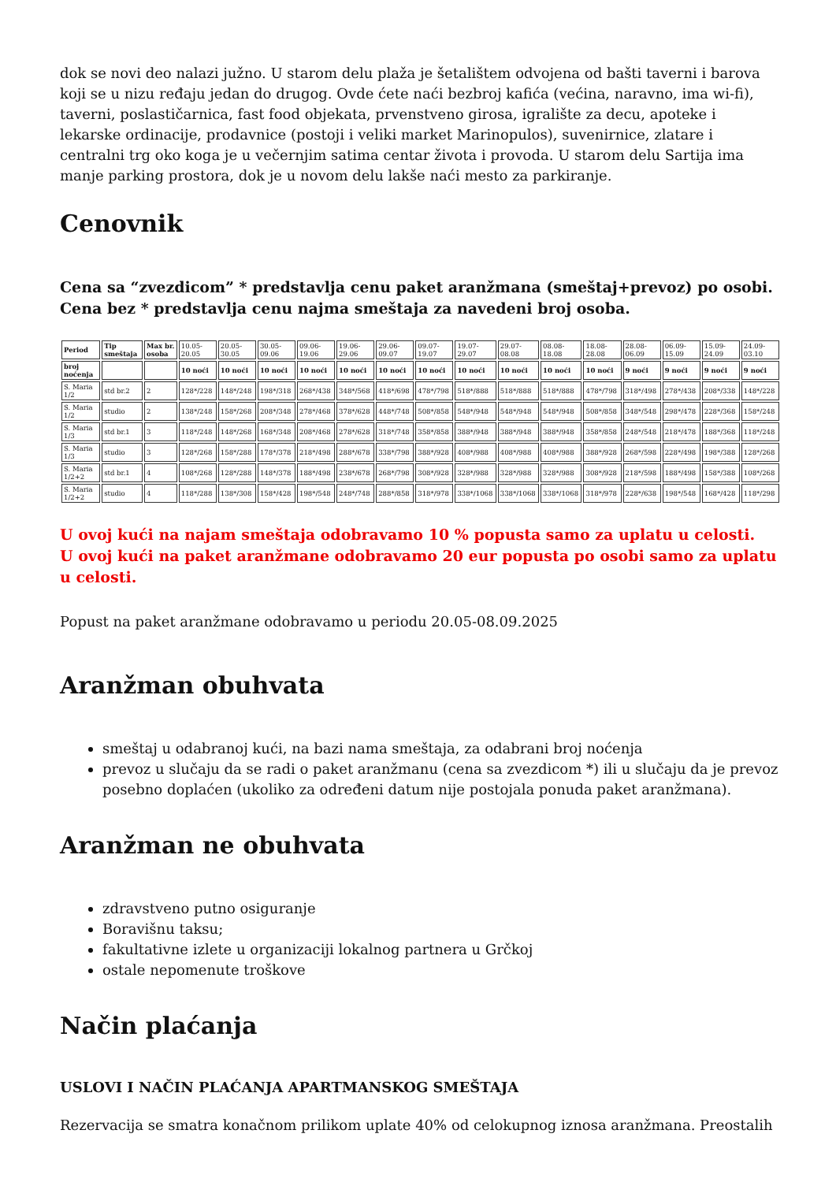dok se novi deo nalazi južno. U starom delu plaža je šetalištem odvojena od bašti taverni i barova koji se u nizu ređaju jedan do drugog. Ovde ćete naći bezbroj kafića (većina, naravno, ima wi-fi), taverni, poslastičarnica, fast food objekata, prvenstveno girosa, igralište za decu, apoteke i lekarske ordinacije, prodavnice (postoji i veliki market Marinopulos), suvenirnice, zlatare i centralni trg oko koga je u večernjim satima centar života i provoda. U starom delu Sartija ima manje parking prostora, dok je u novom delu lakše naći mesto za parkiranje.
Cenovnik
Cena sa “zvezdicom” * predstavlja cenu paket aranžmana (smeštaj+prevoz) po osobi.
Cena bez * predstavlja cenu najma smeštaja za navedeni broj osoba.
| Period | Tip smeštaja | Max br. osoba | 10.05-20.05 | 20.05-30.05 | 30.05-09.06 | 09.06-19.06 | 19.06-29.06 | 29.06-09.07 | 09.07-19.07 | 19.07-29.07 | 29.07-08.08 | 08.08-18.08 | 18.08-28.08 | 28.08-06.09 | 06.09-15.09 | 15.09-24.09 | 24.09-03.10 |
| broj noćenja | | | 10 noći | 10 noći | 10 noći | 10 noći | 10 noći | 10 noći | 10 noći | 10 noći | 10 noći | 10 noći | 10 noći | 9 noći | 9 noći | 9 noći | 9 noći |
| S. Maria 1/2 | std br.2 | 2 | 128*/228 | 148*/248 | 198*/318 | 268*/438 | 348*/568 | 418*/698 | 478*/798 | 518*/888 | 518*/888 | 518*/888 | 478*/798 | 318*/498 | 278*/438 | 208*/338 | 148*/228 |
| S. Maria 1/2 | studio | 2 | 138*/248 | 158*/268 | 208*/348 | 278*/468 | 378*/628 | 448*/748 | 508*/858 | 548*/948 | 548*/948 | 548*/948 | 508*/858 | 348*/548 | 298*/478 | 228*/368 | 158*/248 |
| S. Maria 1/3 | std br.1 | 3 | 118*/248 | 148*/268 | 168*/348 | 208*/468 | 278*/628 | 318*/748 | 358*/858 | 388*/948 | 388*/948 | 388*/948 | 358*/858 | 248*/548 | 218*/478 | 188*/368 | 118*/248 |
| S. Maria 1/3 | studio | 3 | 128*/268 | 158*/288 | 178*/378 | 218*/498 | 288*/678 | 338*/798 | 388*/928 | 408*/988 | 408*/988 | 408*/988 | 388*/928 | 268*/598 | 228*/498 | 198*/388 | 128*/268 |
| S. Maria 1/2+2 | std br.1 | 4 | 108*/268 | 128*/288 | 148*/378 | 188*/498 | 238*/678 | 268*/798 | 308*/928 | 328*/988 | 328*/988 | 328*/988 | 308*/928 | 218*/598 | 188*/498 | 158*/388 | 108*/268 |
| S. Maria 1/2+2 | studio | 4 | 118*/288 | 138*/308 | 158*/428 | 198*/548 | 248*/748 | 288*/858 | 318*/978 | 338*/1068 | 338*/1068 | 338*/1068 | 318*/978 | 228*/638 | 198*/548 | 168*/428 | 118*/298 |
U ovoj kući na najam smeštaja odobravamo 10 % popusta samo za uplatu u celosti.
U ovoj kući na paket aranžmane odobravamo 20 eur popusta po osobi samo za uplatu u celosti.
Popust na paket aranžmane odobravamo u periodu 20.05-08.09.2025
Aranžman obuhvata
smeštaj u odabranoj kući, na bazi nama smeštaja, za odabrani broj noćenja
prevoz u slučaju da se radi o paket aranžmanu (cena sa zvezdicom *) ili u slučaju da je prevoz posebno doplaćen (ukoliko za određeni datum nije postojala ponuda paket aranžmana).
Aranžman ne obuhvata
zdravstveno putno osiguranje
Boravišnu taksu;
fakultativne izlete u organizaciji lokalnog partnera u Grčkoj
ostale nepomenute troškove
Način plaćanja
USLOVI I NAČIN PLAĆANJA APARTMANSKOG SMEŠTAJA
Rezervacija se smatra konačnom prilikom uplate 40% od celokupnog iznosa aranžmana. Preostalih